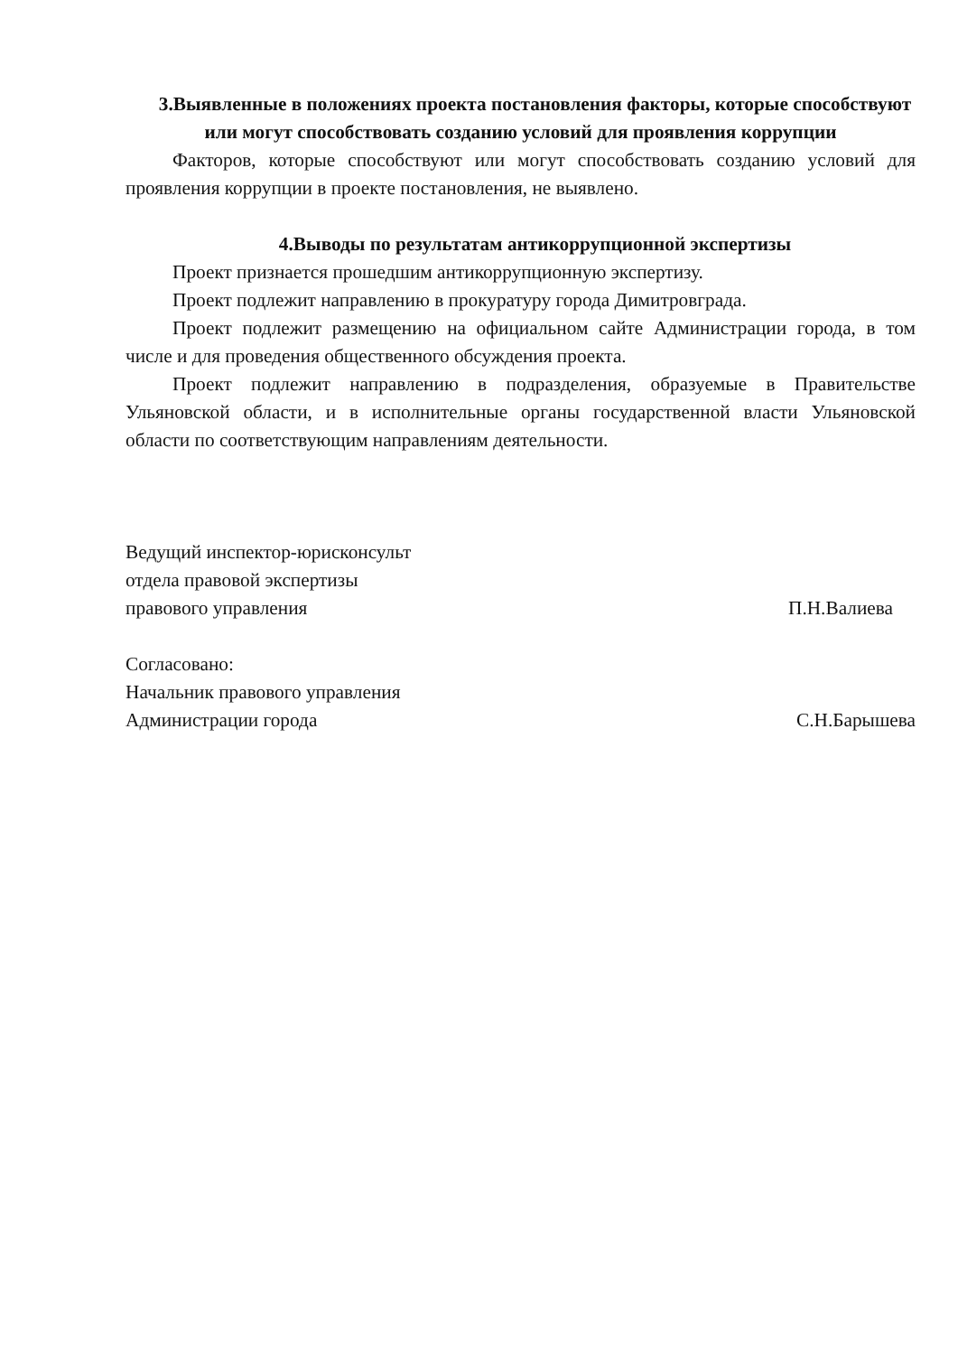3.Выявленные в положениях проекта постановления факторы, которые способствуют или могут способствовать созданию условий для проявления коррупции
Факторов, которые способствуют или могут способствовать созданию условий для проявления коррупции в проекте постановления, не выявлено.
4.Выводы по результатам антикоррупционной экспертизы
Проект признается прошедшим антикоррупционную экспертизу.
Проект подлежит направлению в прокуратуру города Димитровграда.
Проект подлежит размещению на официальном сайте Администрации города, в том числе и для проведения общественного обсуждения проекта.
Проект подлежит направлению в подразделения, образуемые в Правительстве Ульяновской области, и в исполнительные органы государственной власти Ульяновской области по соответствующим направлениям деятельности.
Ведущий инспектор-юрисконсульт
отдела правовой экспертизы
правового управления П.Н.Валиева
Согласовано:
Начальник правового управления
Администрации города С.Н.Барышева